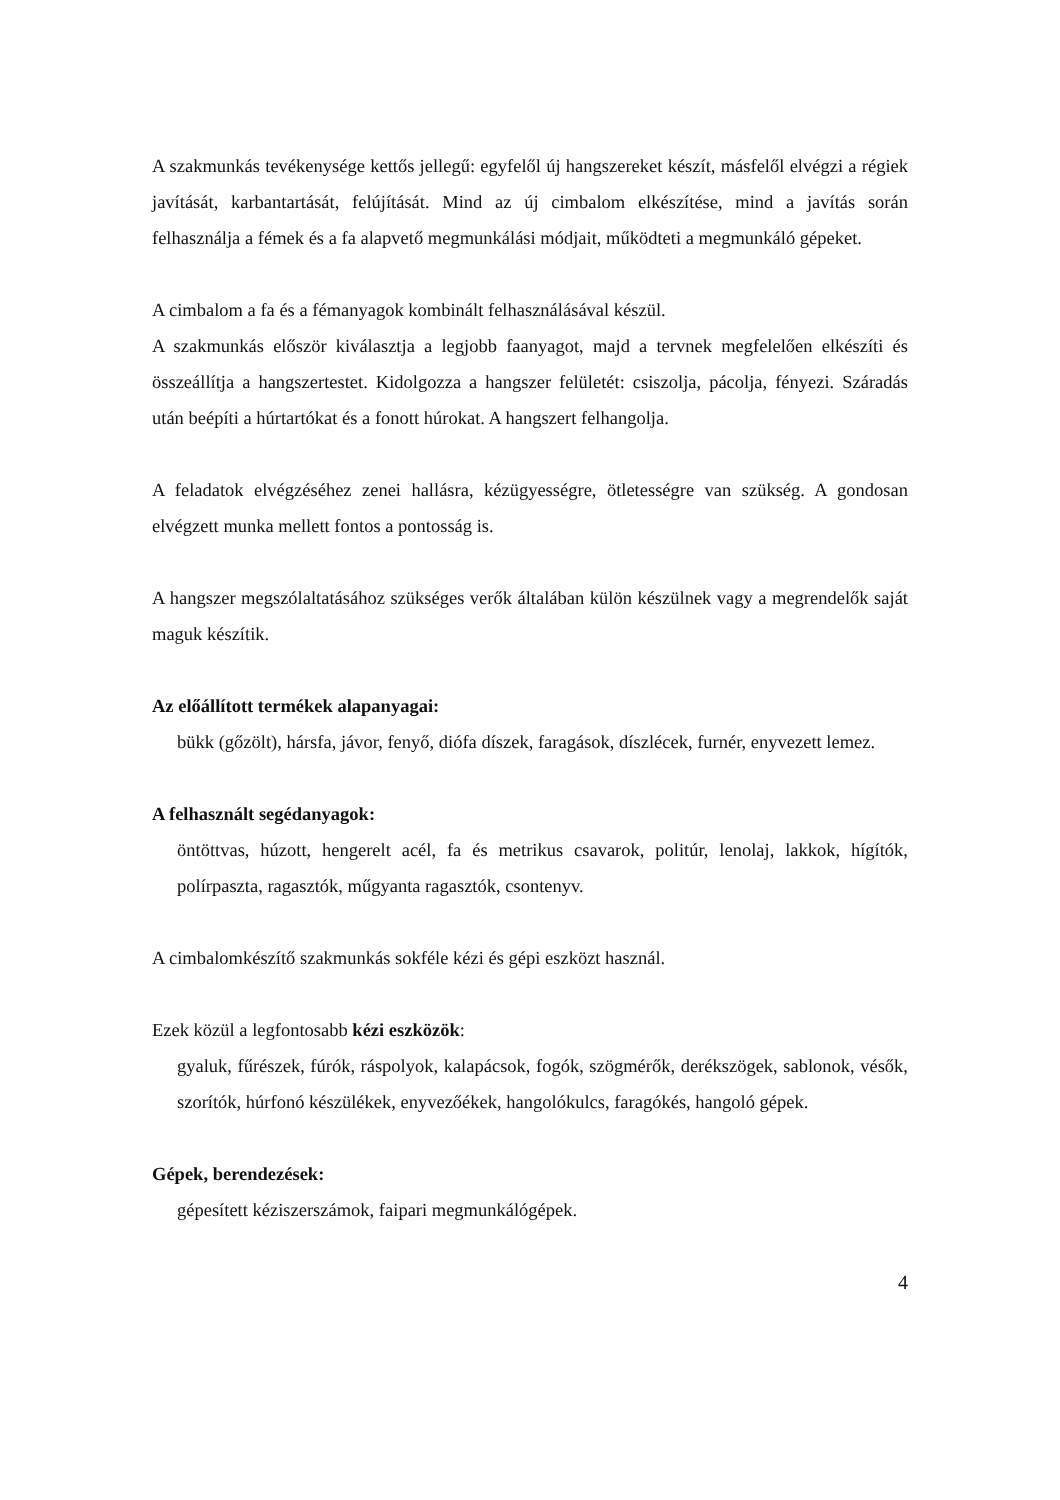A szakmunkás tevékenysége kettős jellegű: egyfelől új hangszereket készít, másfelől elvégzi a régiek javítását, karbantartását, felújítását. Mind az új cimbalom elkészítése, mind a javítás során felhasználja a fémek és a fa alapvető megmunkálási módjait, működteti a megmunkáló gépeket.
A cimbalom a fa és a fémanyagok kombinált felhasználásával készül.
A szakmunkás először kiválasztja a legjobb faanyagot, majd a tervnek megfelelően elkészíti és összeállítja a hangszertestet. Kidolgozza a hangszer felületét: csiszolja, pácolja, fényezi. Száradás után beépíti a húrtartókat és a fonott húrokat. A hangszert felhangolja.
A feladatok elvégzéséhez zenei hallásra, kézügyességre, ötletességre van szükség. A gondosan elvégzett munka mellett fontos a pontosság is.
A hangszer megszólaltatásához szükséges verők általában külön készülnek vagy a megrendelők saját maguk készítik.
Az előállított termékek alapanyagai:
bükk (gőzölt), hársfa, jávor, fenyő, diófa díszek, faragások, díszlécek, furnér, enyvezett lemez.
A felhasznált segédanyagok:
öntöttvas, húzott, hengerelt acél, fa és metrikus csavarok, politúr, lenolaj, lakkok, hígítók, polírpaszta, ragasztók, műgyanta ragasztók, csontenyv.
A cimbalomkészítő szakmunkás sokféle kézi és gépi eszközt használ.
Ezek közül a legfontosabb kézi eszközök:
gyaluk, fűrészek, fúrók, ráspolyok, kalapácsok, fogók, szögmérők, derékszögek, sablonok, vésők, szorítók, húrfonó készülékek, enyvezőékek, hangolókulcs, faragókés, hangoló gépek.
Gépek, berendezések:
gépesített kéziszerszámok, faipari megmunkálógépek.
4